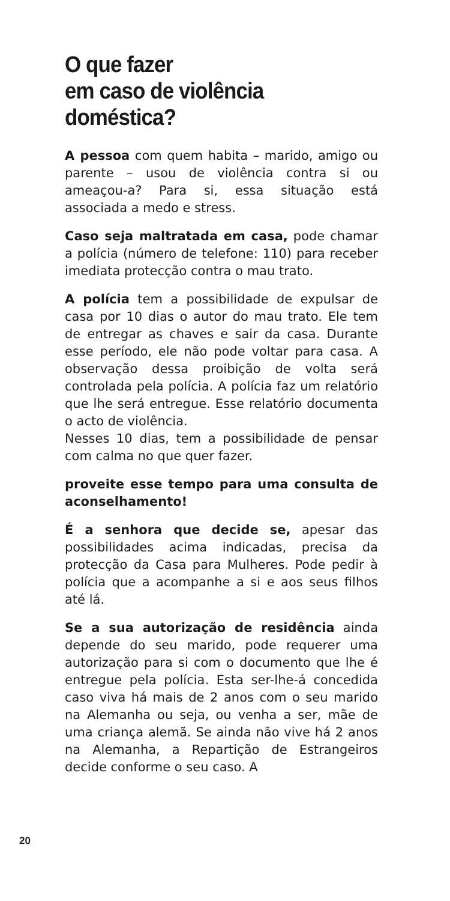O que fazer
em caso de violência doméstica?
A pessoa com quem habita – marido, amigo ou parente – usou de violência contra si ou ameaçou-a? Para si, essa situação está associada a medo e stress.
Caso seja maltratada em casa, pode chamar a polícia (número de telefone: 110) para receber imediata protecção contra o mau trato.
A polícia tem a possibilidade de expulsar de casa por 10 dias o autor do mau trato. Ele tem de entregar as chaves e sair da casa. Durante esse período, ele não pode voltar para casa. A observação dessa proibição de volta será controlada pela polícia. A polícia faz um relatório que lhe será entregue. Esse relatório documenta o acto de violência.
Nesses 10 dias, tem a possibilidade de pensar com calma no que quer fazer.
proveite esse tempo para uma consulta de aconselhamento!
É a senhora que decide se, apesar das possibilidades acima indicadas, precisa da protecção da Casa para Mulheres. Pode pedir à polícia que a acompanhe a si e aos seus filhos até lá.
Se a sua autorização de residência ainda depende do seu marido, pode requerer uma autorização para si com o documento que lhe é entregue pela polícia. Esta ser-lhe-á concedida caso viva há mais de 2 anos com o seu marido na Alemanha ou seja, ou venha a ser, mãe de uma criança alemã. Se ainda não vive há 2 anos na Alemanha, a Repartição de Estrangeiros decide conforme o seu caso. A
20